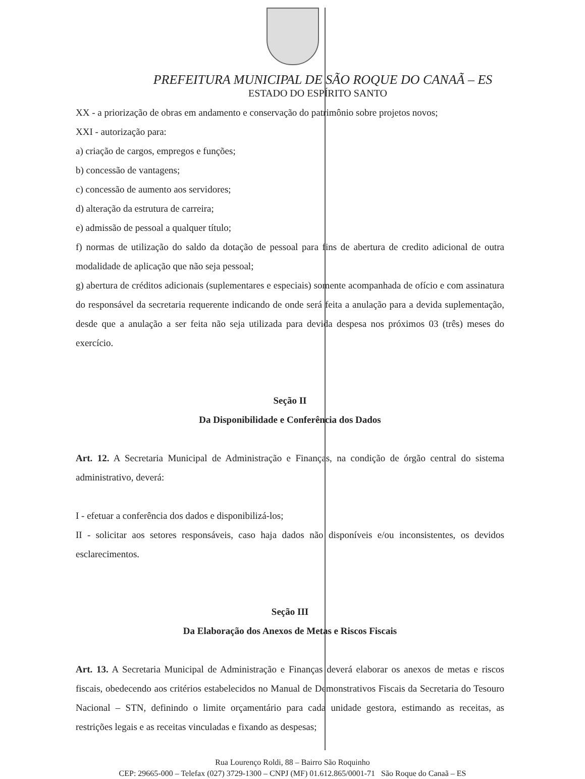PREFEITURA MUNICIPAL DE SÃO ROQUE DO CANAÃ – ES
ESTADO DO ESPÍRITO SANTO
XX - a priorização de obras em andamento e conservação do patrimônio sobre projetos novos;
XXI - autorização para:
a) criação de cargos, empregos e funções;
b) concessão de vantagens;
c) concessão de aumento aos servidores;
d) alteração da estrutura de carreira;
e) admissão de pessoal a qualquer título;
f) normas de utilização do saldo da dotação de pessoal para fins de abertura de credito adicional de outra modalidade de aplicação que não seja pessoal;
g) abertura de créditos adicionais (suplementares e especiais) somente acompanhada de ofício e com assinatura do responsável da secretaria requerente indicando de onde será feita a anulação para a devida suplementação, desde que a anulação a ser feita não seja utilizada para devida despesa nos próximos 03 (três) meses do exercício.
Seção II
Da Disponibilidade e Conferência dos Dados
Art. 12. A Secretaria Municipal de Administração e Finanças, na condição de órgão central do sistema administrativo, deverá:
I - efetuar a conferência dos dados e disponibilizá-los;
II - solicitar aos setores responsáveis, caso haja dados não disponíveis e/ou inconsistentes, os devidos esclarecimentos.
Seção III
Da Elaboração dos Anexos de Metas e Riscos Fiscais
Art. 13. A Secretaria Municipal de Administração e Finanças deverá elaborar os anexos de metas e riscos fiscais, obedecendo aos critérios estabelecidos no Manual de Demonstrativos Fiscais da Secretaria do Tesouro Nacional – STN, definindo o limite orçamentário para cada unidade gestora, estimando as receitas, as restrições legais e as receitas vinculadas e fixando as despesas;
Rua Lourenço Roldi, 88 – Bairro São Roquinho
CEP: 29665-000 – Telefax (027) 3729-1300 – CNPJ (MF) 01.612.865/0001-71 São Roque do Canaã – ES